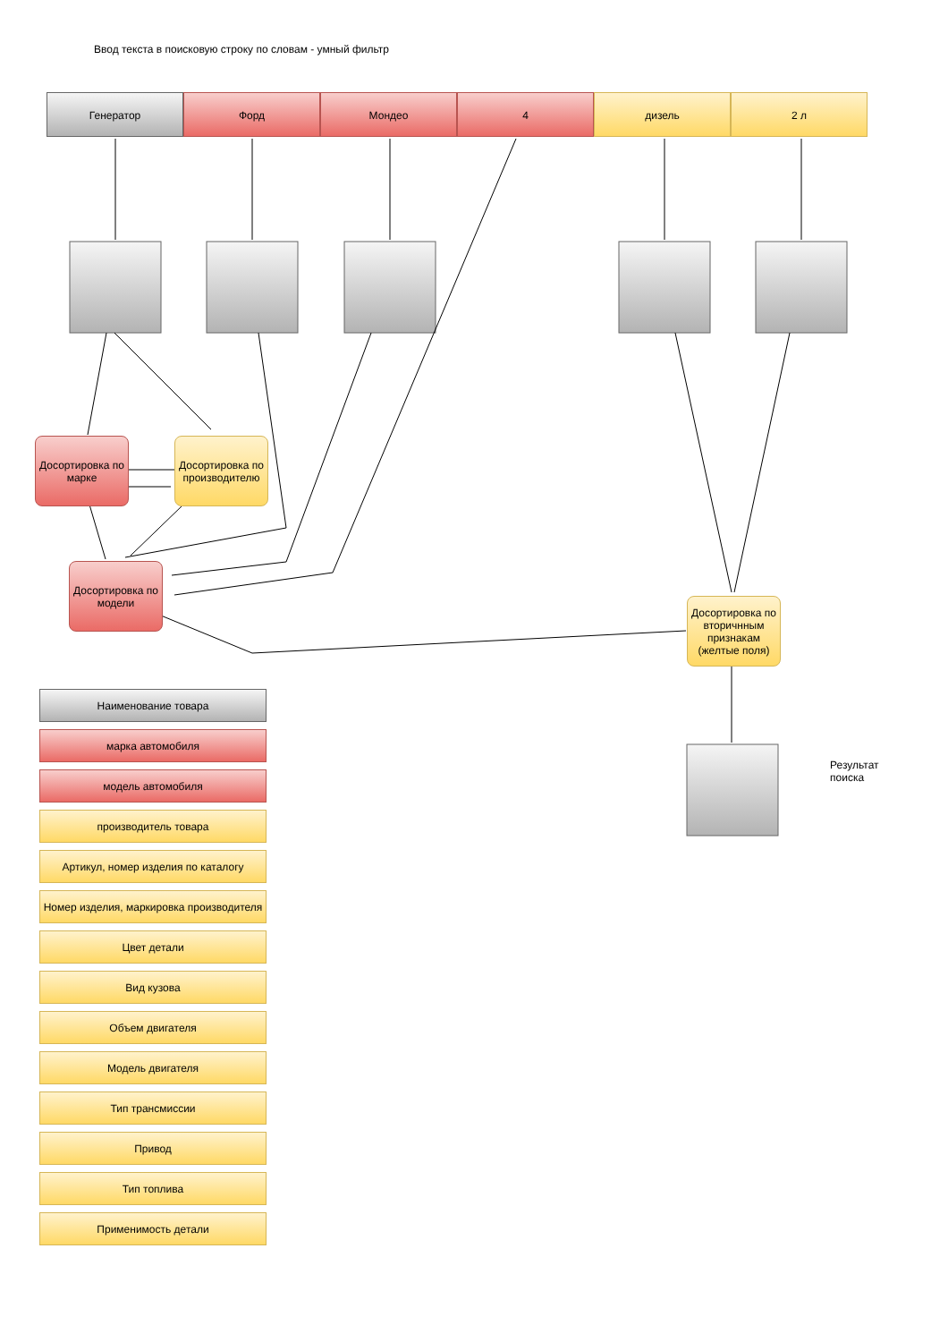Ввод текста в поисковую строку по словам - умный фильтр
Генератор Форд Мондео 4 дизель 2 л
Досортировка по марке
Досортировка по производителю
Досортировка по модели
Досортировка по вторичнным признакам (желтые поля)
Результат
поиска
Наименование товара
марка автомобиля
модель автомобиля
производитель товара
Артикул, номер изделия по каталогу
Номер изделия, маркировка производителя
Цвет детали
Вид кузова
Объем двигателя
Модель двигателя
Тип трансмиссии
Привод
Тип топлива
Применимость детали